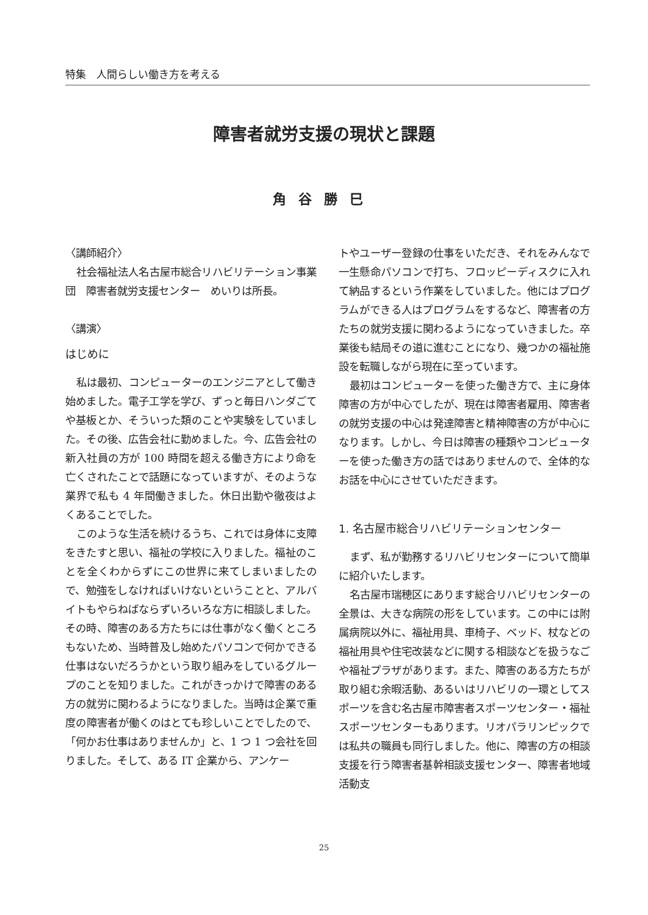特集　人間らしい働き方を考える
障害者就労支援の現状と課題
角谷勝巳
〈講師紹介〉
社会福祉法人名古屋市総合リハビリテーション事業団　障害者就労支援センター　めいりは所長。
〈講演〉
はじめに
私は最初、コンピューターのエンジニアとして働き始めました。電子工学を学び、ずっと毎日ハンダごてや基板とか、そういった類のことや実験をしていました。その後、広告会社に勤めました。今、広告会社の新入社員の方が 100 時間を超える働き方により命を亡くされたことで話題になっていますが、そのような業界で私も 4 年間働きました。休日出勤や徹夜はよくあることでした。
このような生活を続けるうち、これでは身体に支障をきたすと思い、福祉の学校に入りました。福祉のことを全くわからずにこの世界に来てしまいましたので、勉強をしなければいけないということと、アルバイトもやらねばならずいろいろな方に相談しました。その時、障害のある方たちには仕事がなく働くところもないため、当時普及し始めたパソコンで何かできる仕事はないだろうかという取り組みをしているグループのことを知りました。これがきっかけで障害のある方の就労に関わるようになりました。当時は企業で重度の障害者が働くのはとても珍しいことでしたので、「何かお仕事はありませんか」と、1 つ 1 つ会社を回りました。そして、ある IT 企業から、アンケー
トやユーザー登録の仕事をいただき、それをみんなで一生懸命パソコンで打ち、フロッピーディスクに入れて納品するという作業をしていました。他にはプログラムができる人はプログラムをするなど、障害者の方たちの就労支援に関わるようになっていきました。卒業後も結局その道に進むことになり、幾つかの福祉施設を転職しながら現在に至っています。
最初はコンピューターを使った働き方で、主に身体障害の方が中心でしたが、現在は障害者雇用、障害者の就労支援の中心は発達障害と精神障害の方が中心になります。しかし、今日は障害の種類やコンピューターを使った働き方の話ではありませんので、全体的なお話を中心にさせていただきます。
1. 名古屋市総合リハビリテーションセンター
まず、私が勤務するリハビリセンターについて簡単に紹介いたします。
名古屋市瑞穂区にあります総合リハビリセンターの全景は、大きな病院の形をしています。この中には附属病院以外に、福祉用具、車椅子、ベッド、杖などの福祉用具や住宅改装などに関する相談などを扱うなごや福祉プラザがあります。また、障害のある方たちが取り組む余暇活動、あるいはリハビリの一環としてスポーツを含む名古屋市障害者スポーツセンター・福祉スポーツセンターもあります。リオパラリンピックでは私共の職員も同行しました。他に、障害の方の相談支援を行う障害者基幹相談支援センター、障害者地域活動支
25